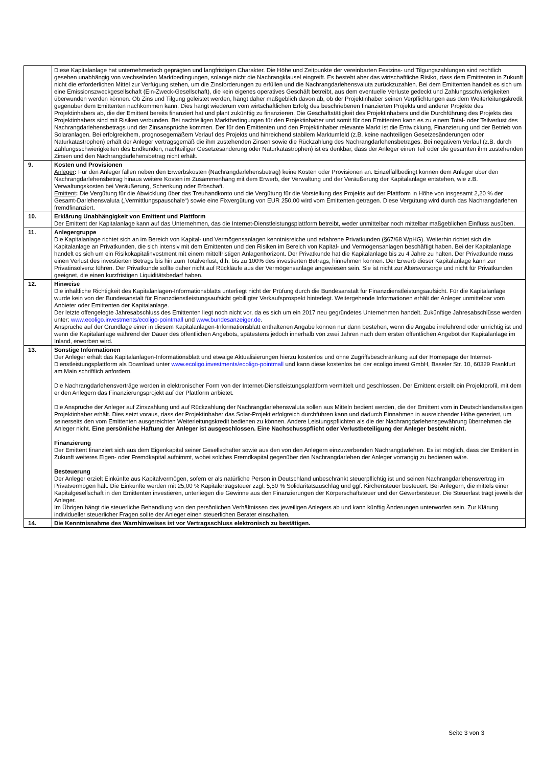| | Diese Kapitalanlage hat unternehmerisch geprägten und langfristigen Charakter. Die Höhe und Zeitpunkte der vereinbarten Festzins- und Tilgungszahlungen sind rechtlich gesehen unabhängig von wechselnden Marktbedingungen, solange nicht die Nachrangklausel eingreift. Es besteht aber das wirtschaftliche Risiko, dass dem Emittenten in Zukunft nicht die erforderlichen Mittel zur Verfügung stehen, um die Zinsforderungen zu erfüllen und die Nachrangdarlehensvaluta zurückzuzahlen. Bei dem Emittenten handelt es sich um eine Emissionszweckgesellschaft (Ein-Zweck-Gesellschaft), die kein eigenes operatives Geschäft betreibt, aus dem eventuelle Verluste gedeckt und Zahlungsschwierigkeiten überwunden werden können. Ob Zins und Tilgung geleistet werden, hängt daher maßgeblich davon ab, ob der Projektinhaber seinen Verpflichtungen aus dem Weiterleitungskredit gegenüber dem Emittenten nachkommen kann. Dies hängt wiederum vom wirtschaftlichen Erfolg des beschriebenen finanzierten Projekts und anderer Projekte des Projektinhabers ab, die der Emittent bereits finanziert hat und plant zukünftig zu finanzieren. Die Geschäftstätigkeit des Projektinhabers und die Durchführung des Projekts des Projektinhabers sind mit Risiken verbunden. Bei nachteiligen Marktbedingungen für den Projektinhaber und somit für den Emittenten kann es zu einem Total- oder Teilverlust des Nachrangdarlehensbetrags und der Zinsansprüche kommen. Der für den Emittenten und den Projektinhaber relevante Markt ist die Entwicklung, Finanzierung und der Betrieb von Solaranlagen. Bei erfolgreichem, prognosegemäßem Verlauf des Projekts und hinreichend stabilem Marktumfeld (z.B. keine nachteiligen Gesetzesänderungen oder Naturkatastrophen) erhält der Anleger vertragsgemäß die ihm zustehenden Zinsen sowie die Rückzahlung des Nachrangdarlehensbetrages. Bei negativem Verlauf (z.B. durch Zahlungsschwierigkeiten des Endkunden, nachteiliger Gesetzesänderung oder Naturkatastrophen) ist es denkbar, dass der Anleger einen Teil oder die gesamten ihm zustehenden Zinsen und den Nachrangdarlehensbetrag nicht erhält. |
| 9. | Kosten und Provisionen Anleger : Für den Anleger fallen neben den Erwerbskosten (Nachrangdarlehensbetrag) keine Kosten oder Provisionen an. Einzelfallbedingt können dem Anleger über den Nachrangdarlehensbetrag hinaus weitere Kosten im Zusammenhang mit dem Erwerb, der Verwaltung und der Veräußerung der Kapitalanlage entstehen, wie z.B. Verwaltungskosten bei Veräußerung, Schenkung oder Erbschaft. Emittent : Die Vergütung für die Abwicklung über das Treuhandkonto und die Vergütung für die Vorstellung des Projekts auf der Plattform in Höhe von insgesamt 2,20 % der Gesamt-Darlehensvaluta („Vermittlungspauschale“) sowie eine Fixvergütung von EUR 250,00 wird vom Emittenten getragen. Diese Vergütung wird durch das Nachrangdarlehen fremdfinanziert. |
| 10. | Erklärung Unabhängigkeit von Emittent und Plattform Der Emittent der Kapitalanlage kann auf das Unternehmen, das die Internet-Dienstleistungsplattform betreibt, weder unmittelbar noch mittelbar maßgeblichen Einfluss ausüben. |
| 11. | Anlegergruppe Die Kapitalanlage richtet sich an im Bereich von Kapital- und Vermögensanlagen kenntnisreiche und erfahrene Privatkunden (§67/68 WpHG). Weiterhin richtet sich die Kapitalanlage an Privatkunden, die sich intensiv mit dem Emittenten und den Risiken im Bereich von Kapital- und Vermögensanlagen beschäftigt haben. Bei der Kapitalanlage handelt es sich um ein Risikokapitalinvestment mit einem mittelfristigen Anlagenhorizont. Der Privatkunde hat die Kapitalanlage bis zu 4 Jahre zu halten. Der Privatkunde muss einen Verlust des investierten Betrags bis hin zum Totalverlust, d.h. bis zu 100% des investierten Betrags, hinnehmen können. Der Erwerb dieser Kapitalanlage kann zur Privatinsolvenz führen. Der Privatkunde sollte daher nicht auf Rückläufe aus der Vermögensanlage angewiesen sein. Sie ist nicht zur Altersvorsorge und nicht für Privatkunden geeignet, die einen kurzfristigen Liquiditätsbedarf haben. |
| 12. | Hinweise Die inhaltliche Richtigkeit des Kapitalanlagen-Informationsblatts unterliegt nicht der Prüfung durch die Bundesanstalt für Finanzdienstleistungsaufsicht. Für die Kapitalanlage wurde kein von der Bundesanstalt für Finanzdienstleistungsaufsicht gebilligter Verkaufsprospekt hinterlegt. Weitergehende Informationen erhält der Anleger unmittelbar vom Anbieter oder Emittenten der Kapitalanlage. Der letzte offengelegte Jahresabschluss des Emittenten liegt noch nicht vor, da es sich um ein 2017 neu gegründetes Unternehmen handelt. Zukünftige Jahresabschlüsse werden unter: www.ecoligo.investments/ecoligo-pointmall und www.bundesanzeiger.de . Ansprüche auf der Grundlage einer in diesem Kapitalanlagen-Informationsblatt enthaltenen Angabe können nur dann bestehen, wenn die Angabe irreführend oder unrichtig ist und wenn die Kapitalanlage während der Dauer des öffentlichen Angebots, spätestens jedoch innerhalb von zwei Jahren nach dem ersten öffentlichen Angebot der Kapitalanlage im Inland, erworben wird. |
| 13. | Sonstige Informationen Der Anleger erhält das Kapitalanlagen-Informationsblatt und etwaige Aktualisierungen hierzu kostenlos und ohne Zugriffsbeschränkung auf der Homepage der Internet-Dienstleistungsplattform als Download unter www.ecoligo.investments/ecoligo-pointmall und kann diese kostenlos bei der ecoligo invest GmbH, Baseler Str. 10, 60329 Frankfurt am Main schriftlich anfordern. Die Nachrangdarlehensverträge werden in elektronischer Form von der Internet-Dienstleistungsplattform vermittelt und geschlossen. Der Emittent erstellt ein Projektprofil, mit dem er den Anlegern das Finanzierungsprojekt auf der Plattform anbietet. Die Ansprüche der Anleger auf Zinszahlung und auf Rückzahlung der Nachrangdarlehensvaluta sollen aus Mitteln bedient werden, die der Emittent vom in Deutschlandansässigen Projektinhaber erhält. Dies setzt voraus, dass der Projektinhaber das Solar-Projekt erfolgreich durchführen kann und dadurch Einnahmen in ausreichender Höhe generiert, um seinerseits den vom Emittenten ausgereichten Weiterleitungskredit bedienen zu können. Andere Leistungspflichten als die der Nachrangdarlehensgewährung übernehmen die Anleger nicht. Eine persönliche Haftung der Anleger ist ausgeschlossen. Eine Nachschusspflicht oder Verlustbeteiligung der Anleger besteht nicht. Finanzierung Der Emittent finanziert sich aus dem Eigenkapital seiner Gesellschafter sowie aus den von den Anlegern einzuwerbenden Nachrangdarlehen. Es ist möglich, dass der Emittent in Zukunft weiteres Eigen- oder Fremdkapital aufnimmt, wobei solches Fremdkapital gegenüber den Nachrangdarlehen der Anleger vorrangig zu bedienen wäre. Besteuerung Der Anleger erzielt Einkünfte aus Kapitalvermögen, sofern er als natürliche Person in Deutschland unbeschränkt steuerpflichtig ist und seinen Nachrangdarlehensvertrag im Privatvermögen hält. Die Einkünfte werden mit 25,00 % Kapitalertragsteuer zzgl. 5,50 % Solidaritätszuschlag und ggf. Kirchensteuer besteuert. Bei Anlegern, die mittels einer Kapitalgesellschaft in den Emittenten investieren, unterliegen die Gewinne aus den Finanzierungen der Körperschaftsteuer und der Gewerbesteuer. Die Steuerlast trägt jeweils der Anleger. Im Übrigen hängt die steuerliche Behandlung von den persönlichen Verhältnissen des jeweiligen Anlegers ab und kann künftig Änderungen unterworfen sein. Zur Klärung individueller steuerlicher Fragen sollte der Anleger einen steuerlichen Berater einschalten. |
| 14. | Die Kenntnisnahme des Warnhinweises ist vor Vertragsschluss elektronisch zu bestätigen. |
Seite 3 von 3